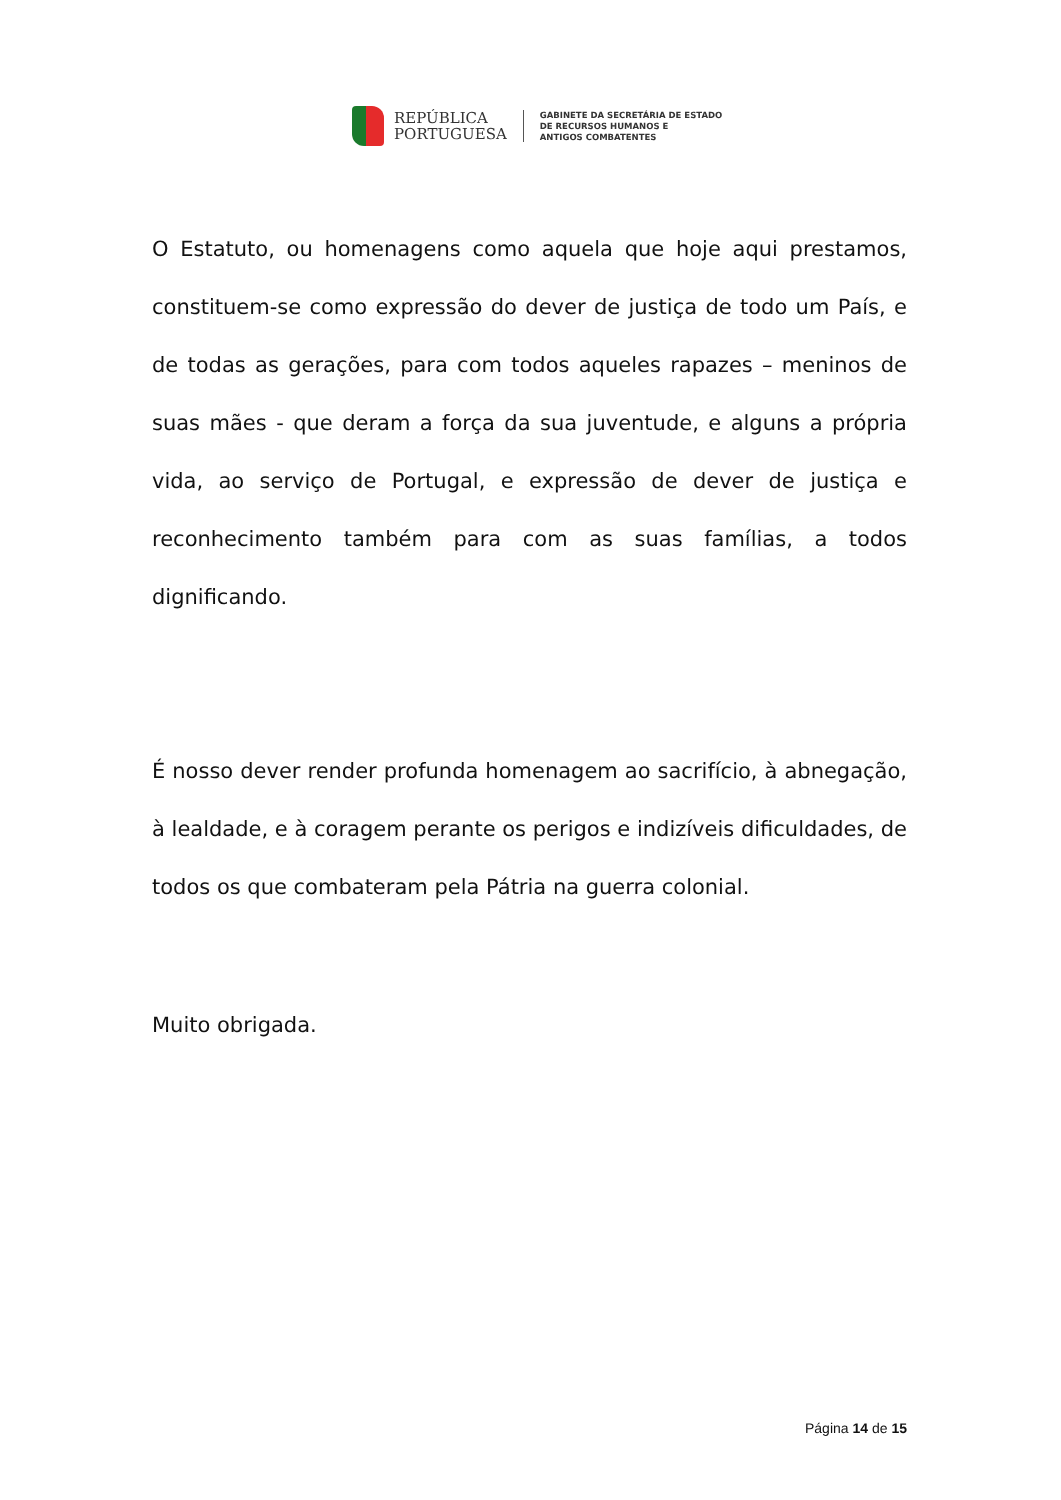REPÚBLICA
PORTUGUESA
GABINETE DA SECRETÁRIA DE ESTADO
DE RECURSOS HUMANOS E
ANTIGOS COMBATENTES
O Estatuto, ou homenagens como aquela que hoje aqui prestamos, constituem-se como expressão do dever de justiça de todo um País, e de todas as gerações, para com todos aqueles rapazes – meninos de suas mães - que deram a força da sua juventude, e alguns a própria vida, ao serviço de Portugal, e expressão de dever de justiça e reconhecimento também para com as suas famílias, a todos dignificando.
É nosso dever render profunda homenagem ao sacrifício, à abnegação, à lealdade, e à coragem perante os perigos e indizíveis dificuldades, de todos os que combateram pela Pátria na guerra colonial.
Muito obrigada.
Página 14 de 15